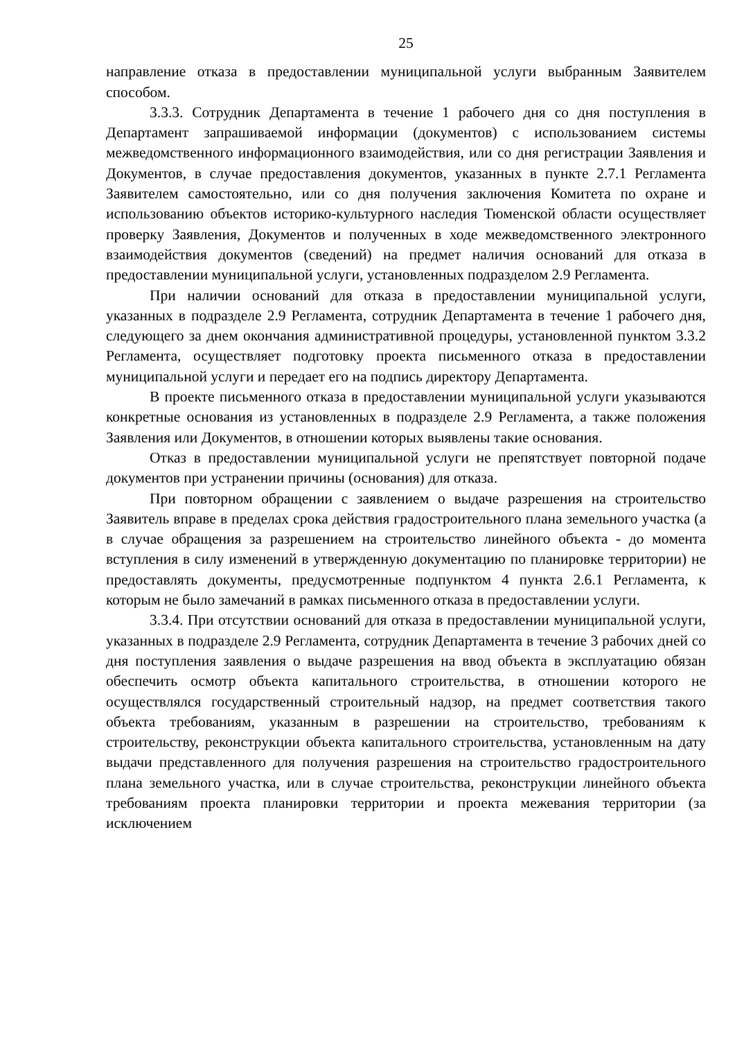25
направление отказа в предоставлении муниципальной услуги выбранным Заявителем способом.
3.3.3. Сотрудник Департамента в течение 1 рабочего дня со дня поступления в Департамент запрашиваемой информации (документов) с использованием системы межведомственного информационного взаимодействия, или со дня регистрации Заявления и Документов, в случае предоставления документов, указанных в пункте 2.7.1 Регламента Заявителем самостоятельно, или со дня получения заключения Комитета по охране и использованию объектов историко-культурного наследия Тюменской области осуществляет проверку Заявления, Документов и полученных в ходе межведомственного электронного взаимодействия документов (сведений) на предмет наличия оснований для отказа в предоставлении муниципальной услуги, установленных подразделом 2.9 Регламента.
При наличии оснований для отказа в предоставлении муниципальной услуги, указанных в подразделе 2.9 Регламента, сотрудник Департамента в течение 1 рабочего дня, следующего за днем окончания административной процедуры, установленной пунктом 3.3.2 Регламента, осуществляет подготовку проекта письменного отказа в предоставлении муниципальной услуги и передает его на подпись директору Департамента.
В проекте письменного отказа в предоставлении муниципальной услуги указываются конкретные основания из установленных в подразделе 2.9 Регламента, а также положения Заявления или Документов, в отношении которых выявлены такие основания.
Отказ в предоставлении муниципальной услуги не препятствует повторной подаче документов при устранении причины (основания) для отказа.
При повторном обращении с заявлением о выдаче разрешения на строительство Заявитель вправе в пределах срока действия градостроительного плана земельного участка (а в случае обращения за разрешением на строительство линейного объекта - до момента вступления в силу изменений в утвержденную документацию по планировке территории) не предоставлять документы, предусмотренные подпунктом 4 пункта 2.6.1 Регламента, к которым не было замечаний в рамках письменного отказа в предоставлении услуги.
3.3.4. При отсутствии оснований для отказа в предоставлении муниципальной услуги, указанных в подразделе 2.9 Регламента, сотрудник Департамента в течение 3 рабочих дней со дня поступления заявления о выдаче разрешения на ввод объекта в эксплуатацию обязан обеспечить осмотр объекта капитального строительства, в отношении которого не осуществлялся государственный строительный надзор, на предмет соответствия такого объекта требованиям, указанным в разрешении на строительство, требованиям к строительству, реконструкции объекта капитального строительства, установленным на дату выдачи представленного для получения разрешения на строительство градостроительного плана земельного участка, или в случае строительства, реконструкции линейного объекта требованиям проекта планировки территории и проекта межевания территории (за исключением